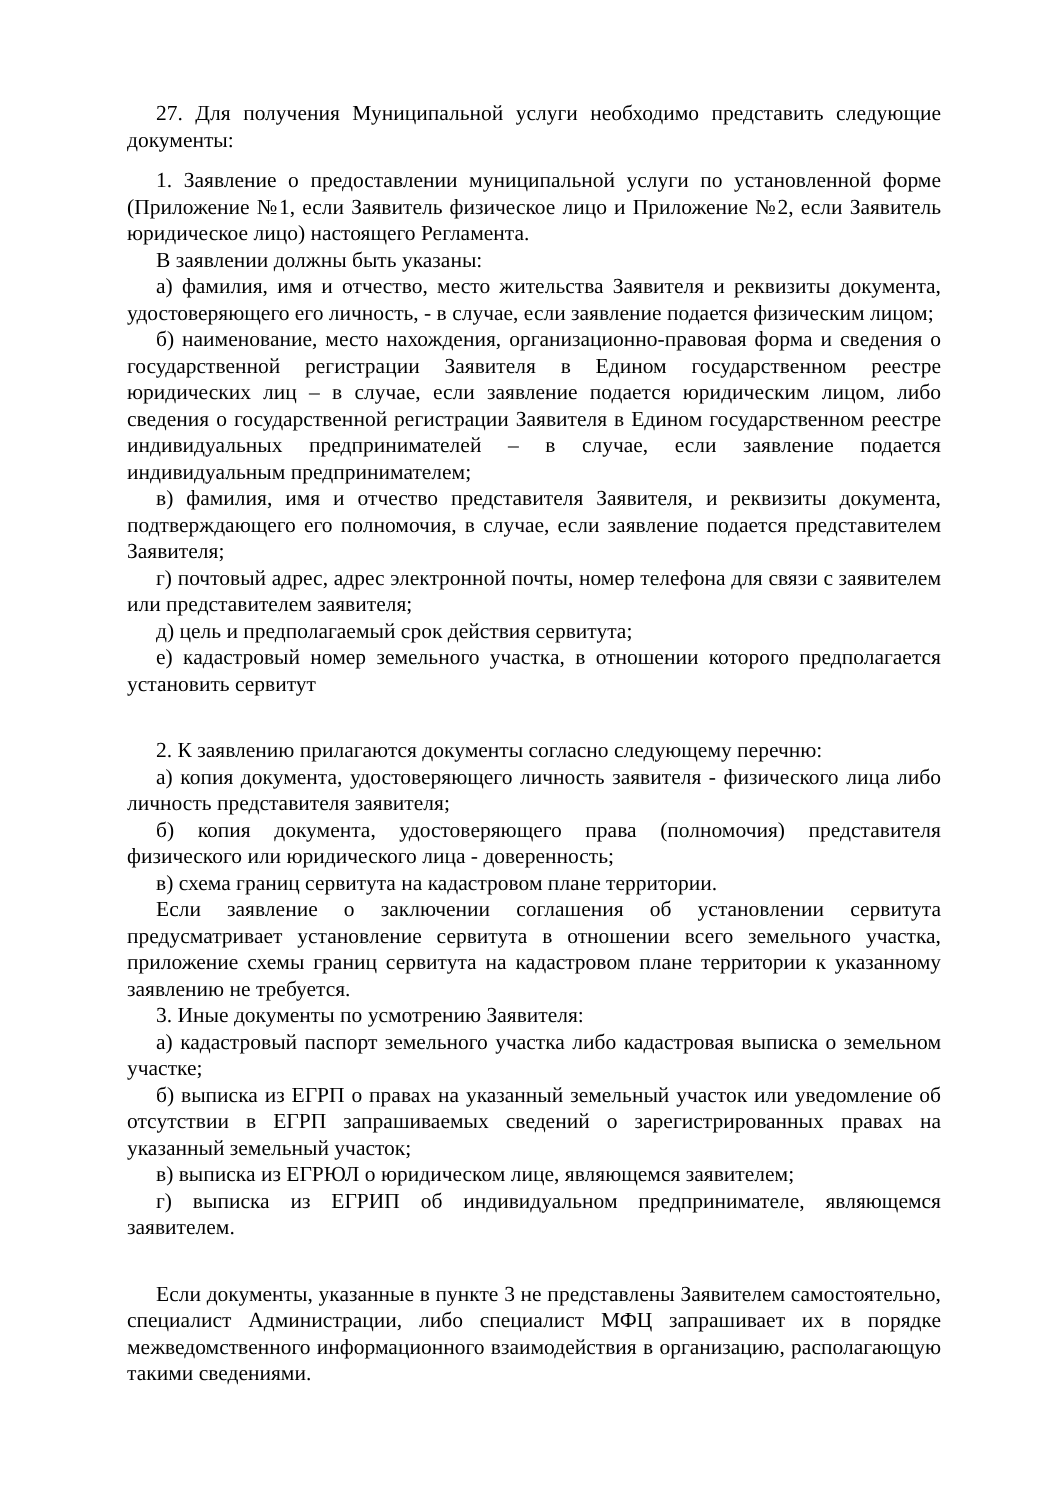27. Для получения Муниципальной услуги необходимо представить следующие документы:
1. Заявление о предоставлении муниципальной услуги по установленной форме (Приложение №1, если Заявитель физическое лицо и Приложение №2, если Заявитель юридическое лицо) настоящего Регламента.
В заявлении должны быть указаны:
а) фамилия, имя и отчество, место жительства Заявителя и реквизиты документа, удостоверяющего его личность, - в случае, если заявление подается физическим лицом;
б) наименование, место нахождения, организационно-правовая форма и сведения о государственной регистрации Заявителя в Едином государственном реестре юридических лиц – в случае, если заявление подается юридическим лицом, либо сведения о государственной регистрации Заявителя в Едином государственном реестре индивидуальных предпринимателей – в случае, если заявление подается индивидуальным предпринимателем;
в) фамилия, имя и отчество представителя Заявителя, и реквизиты документа, подтверждающего его полномочия, в случае, если заявление подается представителем Заявителя;
г) почтовый адрес, адрес электронной почты, номер телефона для связи с заявителем или представителем заявителя;
д) цель и предполагаемый срок действия сервитута;
е) кадастровый номер земельного участка, в отношении которого предполагается установить сервитут
2. К заявлению прилагаются документы согласно следующему перечню:
а) копия документа, удостоверяющего личность заявителя - физического лица либо личность представителя заявителя;
б) копия документа, удостоверяющего права (полномочия) представителя физического или юридического лица - доверенность;
в) схема границ сервитута на кадастровом плане территории.
Если заявление о заключении соглашения об установлении сервитута предусматривает установление сервитута в отношении всего земельного участка, приложение схемы границ сервитута на кадастровом плане территории к указанному заявлению не требуется.
3. Иные документы по усмотрению Заявителя:
а) кадастровый паспорт земельного участка либо кадастровая выписка о земельном участке;
б) выписка из ЕГРП о правах на указанный земельный участок или уведомление об отсутствии в ЕГРП запрашиваемых сведений о зарегистрированных правах на указанный земельный участок;
в) выписка из ЕГРЮЛ о юридическом лице, являющемся заявителем;
г) выписка из ЕГРИП об индивидуальном предпринимателе, являющемся заявителем.
Если документы, указанные в пункте 3 не представлены Заявителем самостоятельно, специалист Администрации, либо специалист МФЦ запрашивает их в порядке межведомственного информационного взаимодействия в организацию, располагающую такими сведениями.